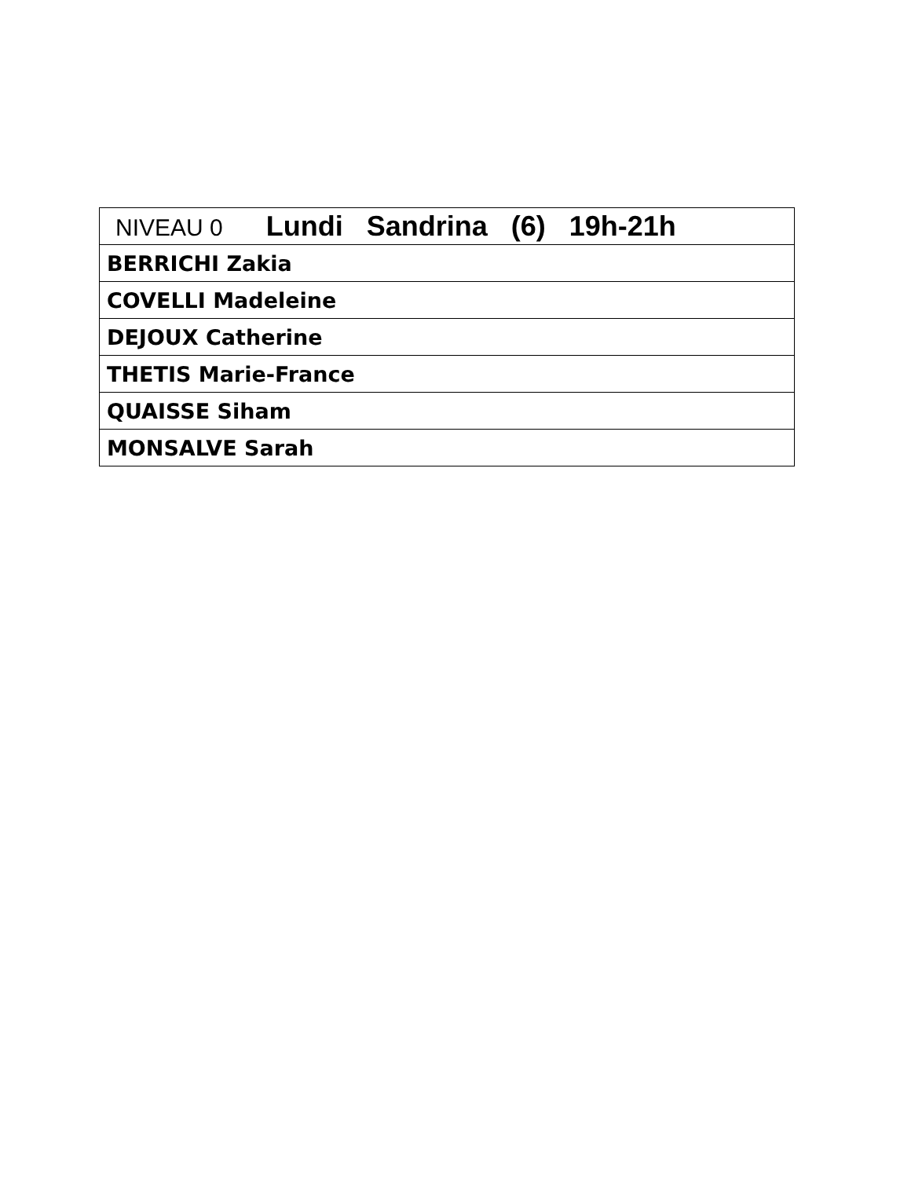| NIVEAU 0 Lundi Sandrina (6) 19h-21h |
| BERRICHI Zakia |
| COVELLI Madeleine |
| DEJOUX Catherine |
| THETIS Marie-France |
| QUAISSE Siham |
| MONSALVE Sarah |